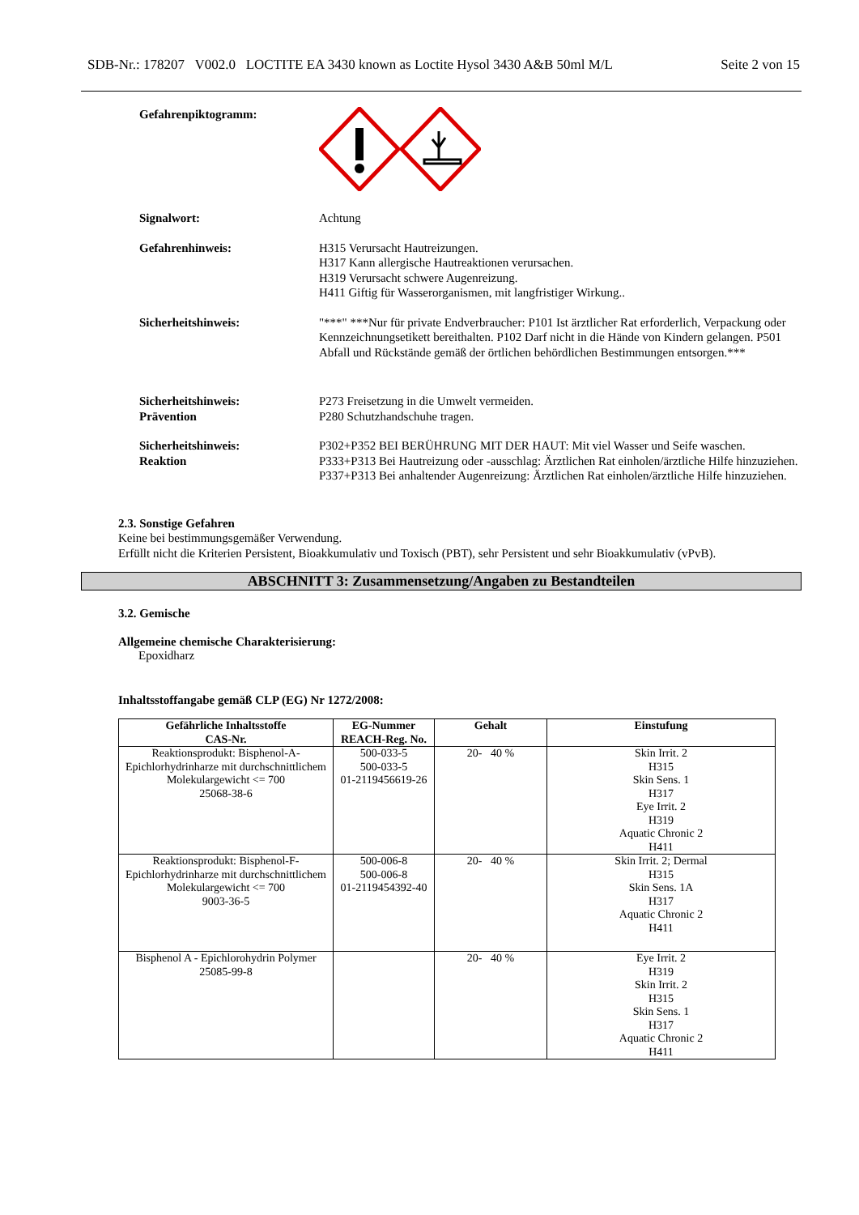SDB-Nr.: 178207 V002.0 LOCTITE EA 3430 known as Loctite Hysol 3430 A&B 50ml M/L Seite 2 von 15
Gefahrenpiktogramm:
Signalwort: Achtung
Gefahrenhinweis: H315 Verursacht Hautreizungen.
H317 Kann allergische Hautreaktionen verursachen.
H319 Verursacht schwere Augenreizung.
H411 Giftig für Wasserorganismen, mit langfristiger Wirkung..
Sicherheitshinweis: "***" ***Nur für private Endverbraucher: P101 Ist ärztlicher Rat erforderlich, Verpackung oder Kennzeichnungsetikett bereithalten. P102 Darf nicht in die Hände von Kindern gelangen. P501 Abfall und Rückstände gemäß der örtlichen behördlichen Bestimmungen entsorgen.***
Sicherheitshinweis:
Prävention
P273 Freisetzung in die Umwelt vermeiden.
P280 Schutzhandschuhe tragen.
Sicherheitshinweis:
Reaktion
P302+P352 BEI BERÜHRUNG MIT DER HAUT: Mit viel Wasser und Seife waschen.
P333+P313 Bei Hautreizung oder -ausschlag: Ärztlichen Rat einholen/ärztliche Hilfe hinzuziehen.
P337+P313 Bei anhaltender Augenreizung: Ärztlichen Rat einholen/ärztliche Hilfe hinzuziehen.
2.3. Sonstige Gefahren
Keine bei bestimmungsgemäßer Verwendung.
Erfüllt nicht die Kriterien Persistent, Bioakkumulativ und Toxisch (PBT), sehr Persistent und sehr Bioakkumulativ (vPvB).
ABSCHNITT 3: Zusammensetzung/Angaben zu Bestandteilen
3.2. Gemische
Allgemeine chemische Charakterisierung:
Epoxidharz
Inhaltsstoffangabe gemäß CLP (EG) Nr 1272/2008:
| Gefährliche Inhaltsstoffe CAS-Nr. | EG-Nummer REACH-Reg. No. | Gehalt | Einstufung |
| --- | --- | --- | --- |
| Reaktionsprodukt: Bisphenol-A-Epichlorhydrinharze mit durchschnittlichem Molekulargewicht <= 700 25068-38-6 | 500-033-5 500-033-5 01-2119456619-26 | 20- 40 % | Skin Irrit. 2 H315 Skin Sens. 1 H317 Eye Irrit. 2 H319 Aquatic Chronic 2 H411 |
| Reaktionsprodukt: Bisphenol-F-Epichlorhydrinharze mit durchschnittlichem Molekulargewicht <= 700 9003-36-5 | 500-006-8 500-006-8 01-2119454392-40 | 20- 40 % | Skin Irrit. 2; Dermal H315 Skin Sens. 1A H317 Aquatic Chronic 2 H411 |
| Bisphenol A - Epichlorohydrin Polymer 25085-99-8 | | 20- 40 % | Eye Irrit. 2 H319 Skin Irrit. 2 H315 Skin Sens. 1 H317 Aquatic Chronic 2 H411 |